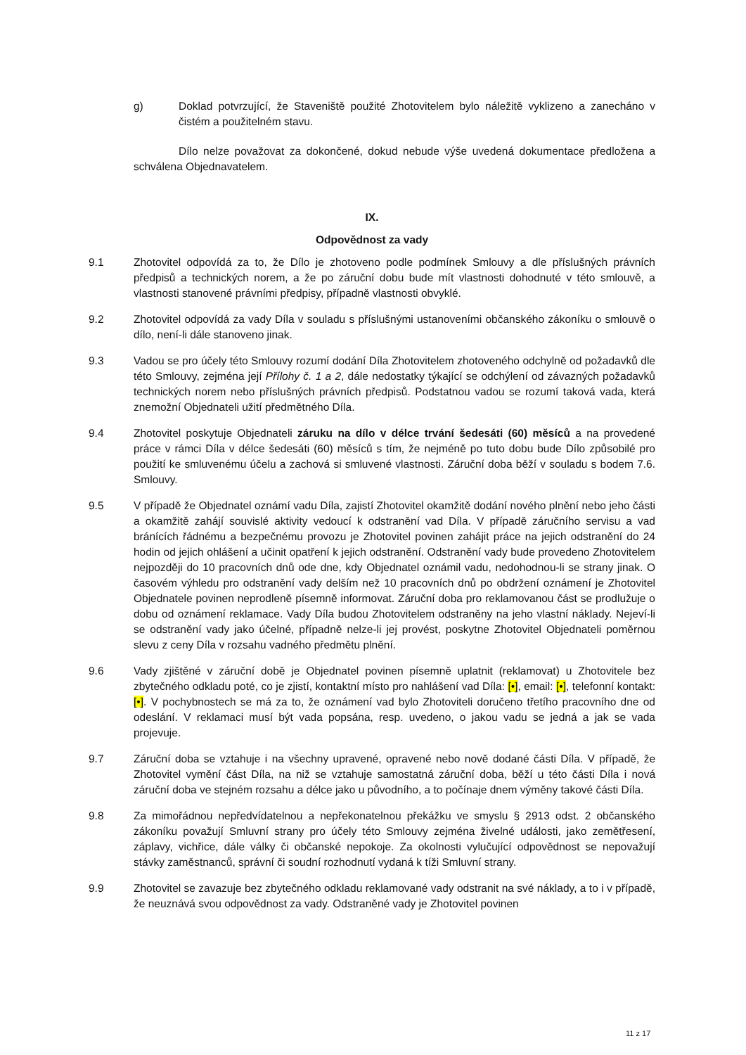g) Doklad potvrzující, že Staveniště použité Zhotovitelem bylo náležitě vyklizeno a zanecháno v čistém a použitelném stavu.
Dílo nelze považovat za dokončené, dokud nebude výše uvedená dokumentace předložena a schválena Objednavatelem.
IX.
Odpovědnost za vady
9.1 Zhotovitel odpovídá za to, že Dílo je zhotoveno podle podmínek Smlouvy a dle příslušných právních předpisů a technických norem, a že po záruční dobu bude mít vlastnosti dohodnuté v této smlouvě, a vlastnosti stanovené právními předpisy, případně vlastnosti obvyklé.
9.2 Zhotovitel odpovídá za vady Díla v souladu s příslušnými ustanoveními občanského zákoníku o smlouvě o dílo, není-li dále stanoveno jinak.
9.3 Vadou se pro účely této Smlouvy rozumí dodání Díla Zhotovitelem zhotoveného odchylně od požadavků dle této Smlouvy, zejména její Přílohy č. 1 a 2, dále nedostatky týkající se odchýlení od závazných požadavků technických norem nebo příslušných právních předpisů. Podstatnou vadou se rozumí taková vada, která znemožní Objednateli užití předmětného Díla.
9.4 Zhotovitel poskytuje Objednateli záruku na dílo v délce trvání šedesáti (60) měsíců a na provedené práce v rámci Díla v délce šedesáti (60) měsíců s tím, že nejméně po tuto dobu bude Dílo způsobilé pro použití ke smluvenému účelu a zachová si smluvené vlastnosti. Záruční doba běží v souladu s bodem 7.6. Smlouvy.
9.5 V případě že Objednatel oznámí vadu Díla, zajistí Zhotovitel okamžitě dodání nového plnění nebo jeho části a okamžitě zahájí souvislé aktivity vedoucí k odstranění vad Díla. V případě záručního servisu a vad bránících řádnému a bezpečnému provozu je Zhotovitel povinen zahájit práce na jejich odstranění do 24 hodin od jejich ohlášení a učinit opatření k jejich odstranění. Odstranění vady bude provedeno Zhotovitelem nejpozději do 10 pracovních dnů ode dne, kdy Objednatel oznámil vadu, nedohodnou-li se strany jinak. O časovém výhledu pro odstranění vady delším než 10 pracovních dnů po obdržení oznámení je Zhotovitel Objednatele povinen neprodleně písemně informovat. Záruční doba pro reklamovanou část se prodlužuje o dobu od oznámení reklamace. Vady Díla budou Zhotovitelem odstraněny na jeho vlastní náklady. Nejeví-li se odstranění vady jako účelné, případně nelze-li jej provést, poskytne Zhotovitel Objednateli poměrnou slevu z ceny Díla v rozsahu vadného předmětu plnění.
9.6 Vady zjištěné v záruční době je Objednatel povinen písemně uplatnit (reklamovat) u Zhotovitele bez zbytečného odkladu poté, co je zjistí, kontaktní místo pro nahlášení vad Díla: [•], email: [•], telefonní kontakt: [•]. V pochybnostech se má za to, že oznámení vad bylo Zhotoviteli doručeno třetího pracovního dne od odeslání. V reklamaci musí být vada popsána, resp. uvedeno, o jakou vadu se jedná a jak se vada projevuje.
9.7 Záruční doba se vztahuje i na všechny upravené, opravené nebo nově dodané části Díla. V případě, že Zhotovitel vymění část Díla, na niž se vztahuje samostatná záruční doba, běží u této části Díla i nová záruční doba ve stejném rozsahu a délce jako u původního, a to počínaje dnem výměny takové části Díla.
9.8 Za mimořádnou nepředvídatelnou a nepřekonatelnou překážku ve smyslu § 2913 odst. 2 občanského zákoníku považují Smluvní strany pro účely této Smlouvy zejména živelné události, jako zemětřesení, záplavy, vichřice, dále války či občanské nepokoje. Za okolnosti vylučující odpovědnost se nepovažují stávky zaměstnanců, správní či soudní rozhodnutí vydaná k tíži Smluvní strany.
9.9 Zhotovitel se zavazuje bez zbytečného odkladu reklamované vady odstranit na své náklady, a to i v případě, že neuznává svou odpovědnost za vady. Odstraněné vady je Zhotovitel povinen
11 z 17